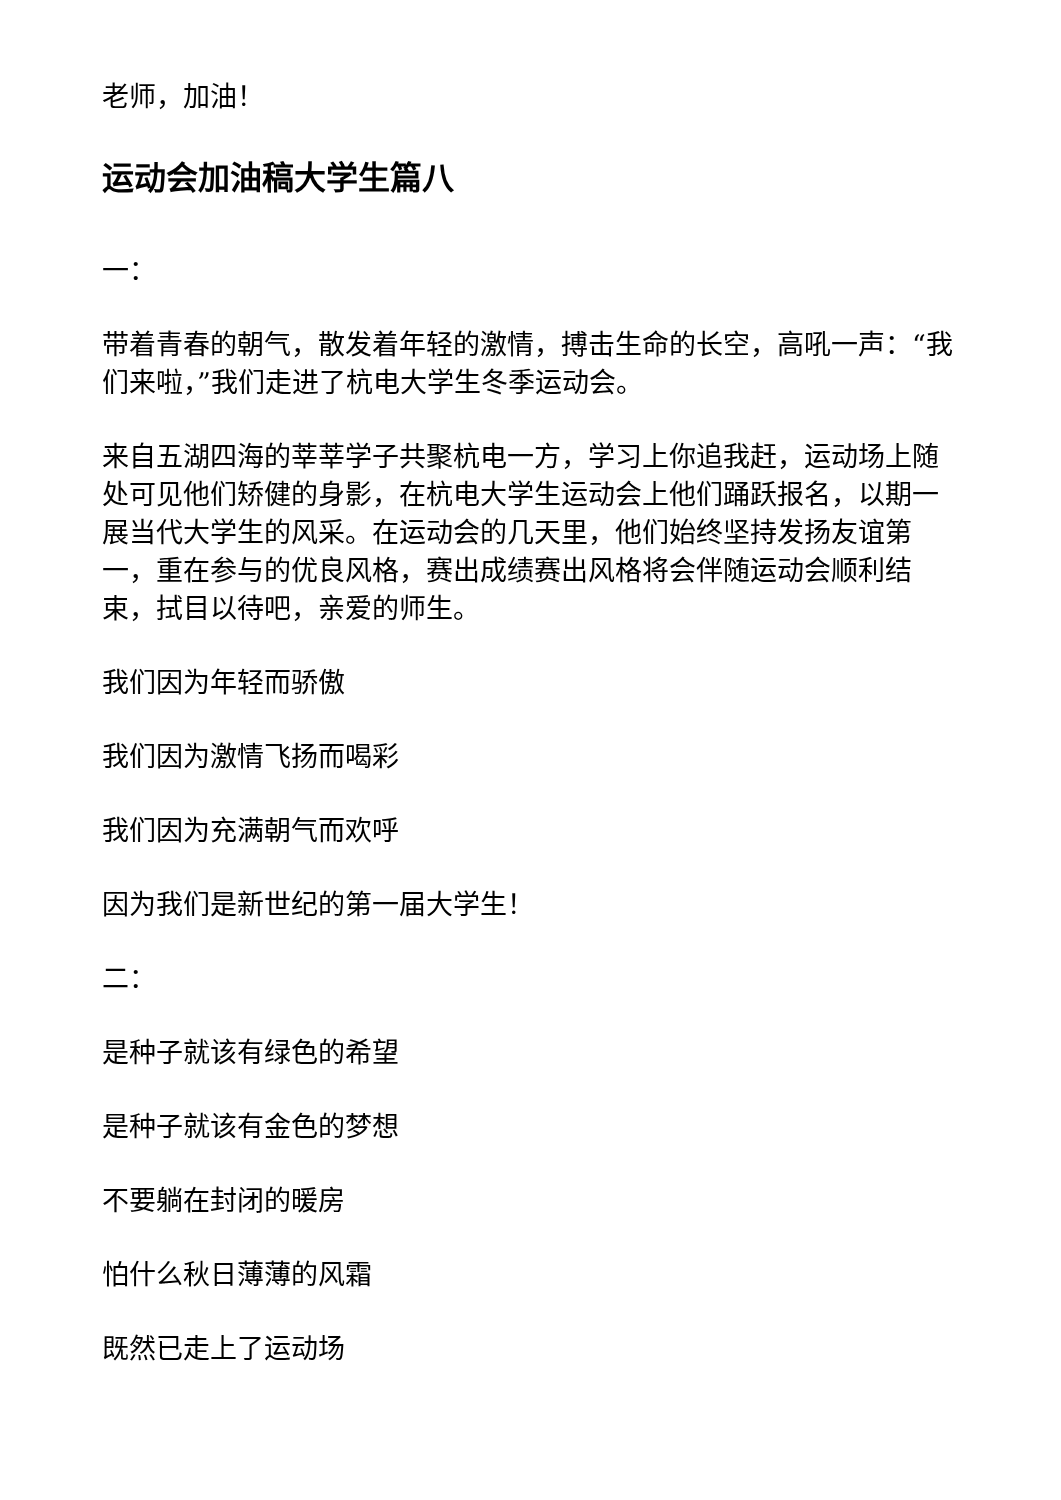老师，加油！
运动会加油稿大学生篇八
一：
带着青春的朝气，散发着年轻的激情，搏击生命的长空，高吼一声：“我们来啦，”我们走进了杭电大学生冬季运动会。
来自五湖四海的莘莘学子共聚杭电一方，学习上你追我赶，运动场上随处可见他们矫健的身影，在杭电大学生运动会上他们踊跃报名，以期一展当代大学生的风采。在运动会的几天里，他们始终坚持发扬友谊第一，重在参与的优良风格，赛出成绩赛出风格将会伴随运动会顺利结束，拭目以待吧，亲爱的师生。
我们因为年轻而骄傲
我们因为激情飞扬而喝彩
我们因为充满朝气而欢呼
因为我们是新世纪的第一届大学生！
二：
是种子就该有绿色的希望
是种子就该有金色的梦想
不要躺在封闭的暖房
怕什么秋日薄薄的风霜
既然已走上了运动场